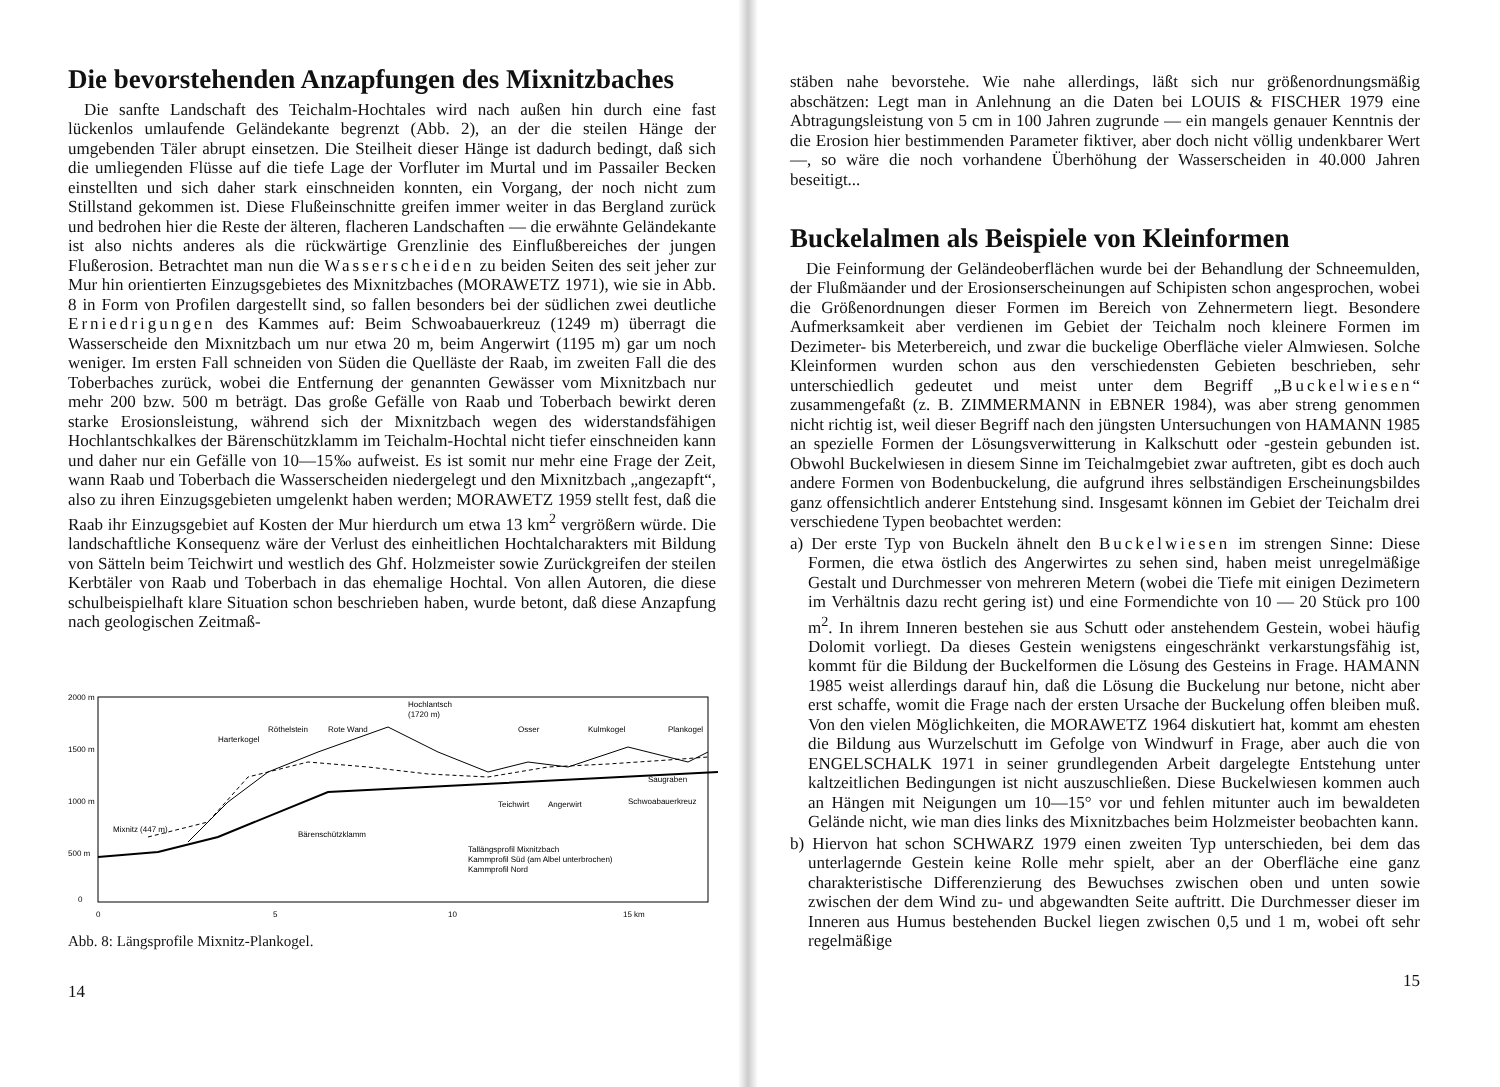Die bevorstehenden Anzapfungen des Mixnitzbaches
Die sanfte Landschaft des Teichalm-Hochtales wird nach außen hin durch eine fast lückenlos umlaufende Geländekante begrenzt (Abb. 2), an der die steilen Hänge der umgebenden Täler abrupt einsetzen. Die Steilheit dieser Hänge ist dadurch bedingt, daß sich die umliegenden Flüsse auf die tiefe Lage der Vorfluter im Murtal und im Passailer Becken einstellten und sich daher stark einschneiden konnten, ein Vorgang, der noch nicht zum Stillstand gekommen ist. Diese Flußeinschnitte greifen immer weiter in das Bergland zurück und bedrohen hier die Reste der älteren, flacheren Landschaften — die erwähnte Geländekante ist also nichts anderes als die rückwärtige Grenzlinie des Einflußbereiches der jungen Flußerosion. Betrachtet man nun die Wasserscheiden zu beiden Seiten des seit jeher zur Mur hin orientierten Einzugsgebietes des Mixnitzbaches (MORAWETZ 1971), wie sie in Abb. 8 in Form von Profilen dargestellt sind, so fallen besonders bei der südlichen zwei deutliche Erniedrigungen des Kammes auf: Beim Schwoabauerkreuz (1249 m) überragt die Wasserscheide den Mixnitzbach um nur etwa 20 m, beim Angerwirt (1195 m) gar um noch weniger. Im ersten Fall schneiden von Süden die Quelläste der Raab, im zweiten Fall die des Toberbaches zurück, wobei die Entfernung der genannten Gewässer vom Mixnitzbach nur mehr 200 bzw. 500 m beträgt. Das große Gefälle von Raab und Toberbach bewirkt deren starke Erosionsleistung, während sich der Mixnitzbach wegen des widerstandsfähigen Hochlantschkalkes der Bärenschützklamm im Teichalm-Hochtal nicht tiefer einschneiden kann und daher nur ein Gefälle von 10—15‰ aufweist. Es ist somit nur mehr eine Frage der Zeit, wann Raab und Toberbach die Wasserscheiden niedergelegt und den Mixnitzbach „angezapft“, also zu ihren Einzugsgebieten umgelenkt haben werden; MORAWETZ 1959 stellt fest, daß die Raab ihr Einzugsgebiet auf Kosten der Mur hierdurch um etwa 13 km<sup>2</sup> vergrößern würde. Die landschaftliche Konsequenz wäre der Verlust des einheitlichen Hochtalcharakters mit Bildung von Sätteln beim Teichwirt und westlich des Ghf. Holzmeister sowie Zurückgreifen der steilen Kerbtäler von Raab und Toberbach in das ehemalige Hochtal. Von allen Autoren, die diese schulbeispielhaft klare Situation schon beschrieben haben, wurde betont, daß diese Anzapfung nach geologischen Zeitmaß-
2000 m
1500 m
1000 m
500 m
0
Hochlantsch
(1720 m)
Harterkogel
Röthelstein
Rote Wand
Teichwirt
Angerwirt
Schwoabauerkreuz
Saugraben
Bärenschützklamm
Mixnitz (447 m)
Osser
Kulmkogel
Plankogel
Tallängsprofil Mixnitzbach
Kammprofil Süd (am Albel unterbrochen)
Kammprofil Nord
0
5
10
15 km
Abb. 8: Längsprofile Mixnitz-Plankogel.
14
stäben nahe bevorstehe. Wie nahe allerdings, läßt sich nur größenordnungsmäßig abschätzen: Legt man in Anlehnung an die Daten bei LOUIS & FISCHER 1979 eine Abtragungsleistung von 5 cm in 100 Jahren zugrunde — ein mangels genauer Kenntnis der die Erosion hier bestimmenden Parameter fiktiver, aber doch nicht völlig undenkbarer Wert —, so wäre die noch vorhandene Überhöhung der Wasserscheiden in 40.000 Jahren beseitigt...
Buckelalmen als Beispiele von Kleinformen
Die Feinformung der Geländeoberflächen wurde bei der Behandlung der Schneemulden, der Flußmäander und der Erosionserscheinungen auf Schipisten schon angesprochen, wobei die Größenordnungen dieser Formen im Bereich von Zehnermetern liegt. Besondere Aufmerksamkeit aber verdienen im Gebiet der Teichalm noch kleinere Formen im Dezimeter- bis Meterbereich, und zwar die buckelige Oberfläche vieler Almwiesen. Solche Kleinformen wurden schon aus den verschiedensten Gebieten beschrieben, sehr unterschiedlich gedeutet und meist unter dem Begriff „Buckelwiesen“ zusammengefaßt (z. B. ZIMMERMANN in EBNER 1984), was aber streng genommen nicht richtig ist, weil dieser Begriff nach den jüngsten Untersuchungen von HAMANN 1985 an spezielle Formen der Lösungsverwitterung in Kalkschutt oder -gestein gebunden ist. Obwohl Buckelwiesen in diesem Sinne im Teichalmgebiet zwar auftreten, gibt es doch auch andere Formen von Bodenbuckelung, die aufgrund ihres selbständigen Erscheinungsbildes ganz offensichtlich anderer Entstehung sind. Insgesamt können im Gebiet der Teichalm drei verschiedene Typen beobachtet werden:
a) Der erste Typ von Buckeln ähnelt den Buckelwiesen im strengen Sinne: Diese Formen, die etwa östlich des Angerwirtes zu sehen sind, haben meist unregelmäßige Gestalt und Durchmesser von mehreren Metern (wobei die Tiefe mit einigen Dezimetern im Verhältnis dazu recht gering ist) und eine Formendichte von 10 — 20 Stück pro 100 m<sup>2</sup>. In ihrem Inneren bestehen sie aus Schutt oder anstehendem Gestein, wobei häufig Dolomit vorliegt. Da dieses Gestein wenigstens eingeschränkt verkarstungsfähig ist, kommt für die Bildung der Buckelformen die Lösung des Gesteins in Frage. HAMANN 1985 weist allerdings darauf hin, daß die Lösung die Buckelung nur betone, nicht aber erst schaffe, womit die Frage nach der ersten Ursache der Buckelung offen bleiben muß. Von den vielen Möglichkeiten, die MORAWETZ 1964 diskutiert hat, kommt am ehesten die Bildung aus Wurzelschutt im Gefolge von Windwurf in Frage, aber auch die von ENGELSCHALK 1971 in seiner grundlegenden Arbeit dargelegte Entstehung unter kaltzeitlichen Bedingungen ist nicht auszuschließen. Diese Buckelwiesen kommen auch an Hängen mit Neigungen um 10—15° vor und fehlen mitunter auch im bewaldeten Gelände nicht, wie man dies links des Mixnitzbaches beim Holzmeister beobachten kann.
b) Hiervon hat schon SCHWARZ 1979 einen zweiten Typ unterschieden, bei dem das unterlagernde Gestein keine Rolle mehr spielt, aber an der Oberfläche eine ganz charakteristische Differenzierung des Bewuchses zwischen oben und unten sowie zwischen der dem Wind zu- und abgewandten Seite auftritt. Die Durchmesser dieser im Inneren aus Humus bestehenden Buckel liegen zwischen 0,5 und 1 m, wobei oft sehr regelmäßige
15